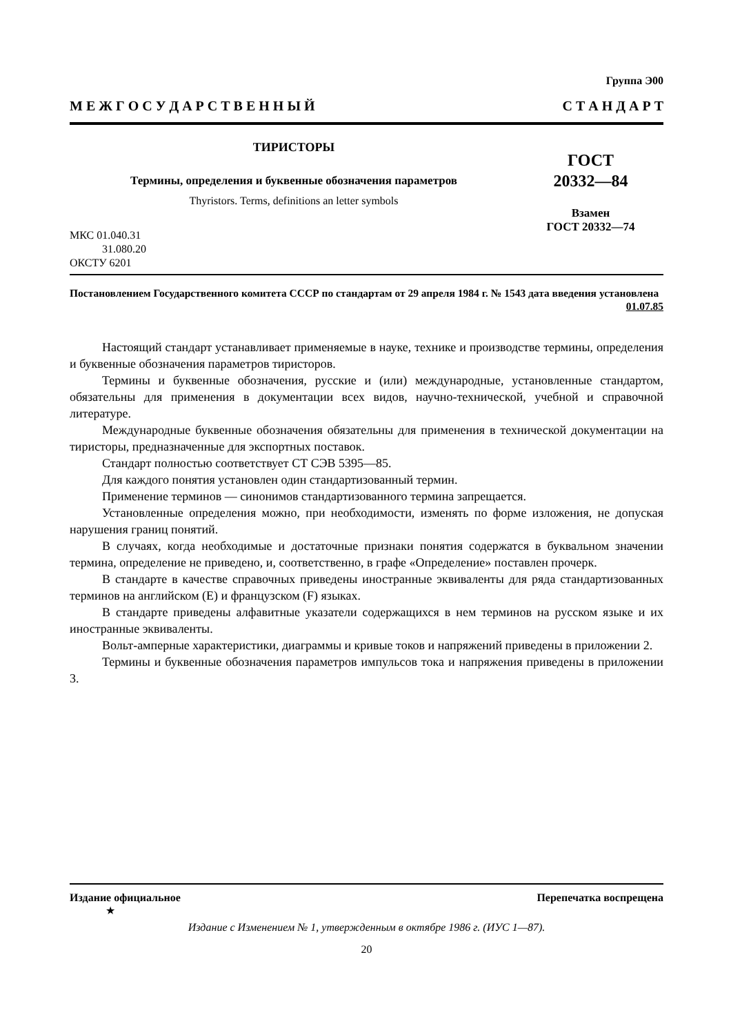Группа Э00
М Е Ж Г О С У Д А Р С Т В Е Н Н Ы Й С Т А Н Д А Р Т
ТИРИСТОРЫ
Термины, определения и буквенные обозначения параметров
Thyristors. Terms, definitions an letter symbols
ГОСТ
20332—84
Взамен
ГОСТ 20332—74
МКС 01.040.31
31.080.20
ОКСТУ 6201
Постановлением Государственного комитета СССР по стандартам от 29 апреля 1984 г. № 1543 дата введения установлена
01.07.85
Настоящий стандарт устанавливает применяемые в науке, технике и производстве термины, определения и буквенные обозначения параметров тиристоров.
Термины и буквенные обозначения, русские и (или) международные, установленные стандартом, обязательны для применения в документации всех видов, научно-технической, учебной и справочной литературе.
Международные буквенные обозначения обязательны для применения в технической документации на тиристоры, предназначенные для экспортных поставок.
Стандарт полностью соответствует СТ СЭВ 5395—85.
Для каждого понятия установлен один стандартизованный термин.
Применение терминов — синонимов стандартизованного термина запрещается.
Установленные определения можно, при необходимости, изменять по форме изложения, не допуская нарушения границ понятий.
В случаях, когда необходимые и достаточные признаки понятия содержатся в буквальном значении термина, определение не приведено, и, соответственно, в графе «Определение» поставлен прочерк.
В стандарте в качестве справочных приведены иностранные эквиваленты для ряда стандартизованных терминов на английском (E) и французском (F) языках.
В стандарте приведены алфавитные указатели содержащихся в нем терминов на русском языке и их иностранные эквиваленты.
Вольт-амперные характеристики, диаграммы и кривые токов и напряжений приведены в приложении 2.
Термины и буквенные обозначения параметров импульсов тока и напряжения приведены в приложении 3.
Издание официальное Перепечатка воспрещена
★
Издание с Изменением № 1, утвержденным в октябре 1986 г. (ИУС 1—87).
20